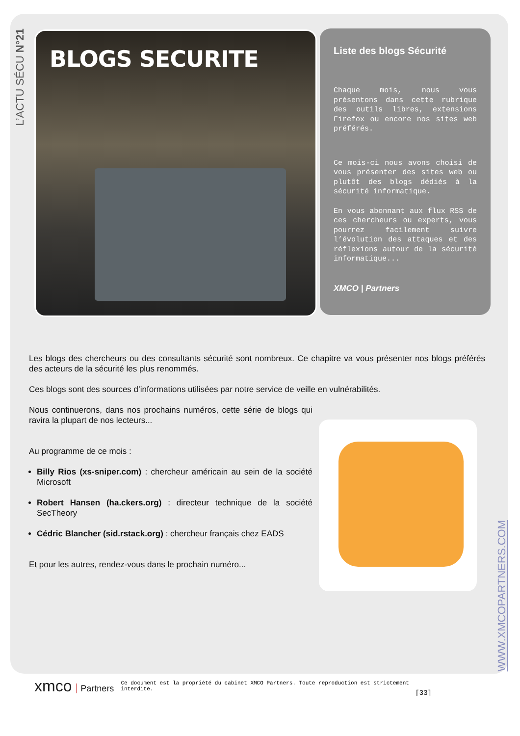L’ACTU SÉCU N°21
BLOGS SECURITE
Liste des blogs Sécurité
Chaque mois, nous vous présentons dans cette rubrique des outils libres, extensions Firefox ou encore nos sites web préférés.
Ce mois-ci nous avons choisi de vous présenter des sites web ou plutôt des blogs dédiés à la sécurité informatique.
En vous abonnant aux flux RSS de ces chercheurs ou experts, vous pourrez facilement suivre l’évolution des attaques et des réflexions autour de la sécurité informatique...
XMCO | Partners
Les blogs des chercheurs ou des consultants sécurité sont nombreux. Ce chapitre va vous présenter nos blogs préférés des acteurs de la sécurité les plus renommés.
Ces blogs sont des sources d’informations utilisées par notre service de veille en vulnérabilités.
Nous continuerons, dans nos prochains numéros, cette série de blogs qui ravira la plupart de nos lecteurs...
Au programme de ce mois :
Billy Rios (xs-sniper.com) : chercheur américain au sein de la société Microsoft
Robert Hansen (ha.ckers.org) : directeur technique de la société SecTheory
Cédric Blancher (sid.rstack.org) : chercheur français chez EADS
Et pour les autres, rendez-vous dans le prochain numéro...
WWW.XMCOPARTNERS.COM
xmco Partners
Ce document est la propriété du cabinet XMCO Partners. Toute reproduction est strictement interdite.
[33]